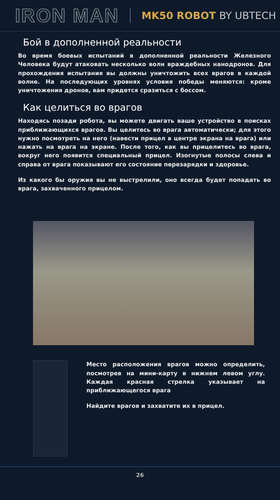IRON MAN
MK50 ROBOT BY UBTECH
Бой в дополненной реальности
Во время боевых испытаний в дополненной реальности Железного Человека будут атаковать несколько волн враждебных нанодронов. Для прохождения испытания вы должны уничтожить всех врагов в каждой волне. На последующих уровнях условия победы меняются: кроме уничтожения дронов, вам придется сразиться с боссом.
Как целиться во врагов
Находясь позади робота, вы можете двигать ваше устройство в поисках приближающихся врагов. Вы целитесь во врага автоматически; для этого нужно посмотреть на него (навести прицел в центре экрана на врага) или нажать на врага на экране. После того, как вы прицелитесь во врага, вокруг него появится специальный прицел. Изогнутые полосы слева и справа от врага показывают его состояние перезарядки и здоровье.
Из какого бы оружия вы не выстрелили, оно всегда будет попадать во врага, захваченного прицелом.
Место расположения врагов можно определить, посмотрев на мини-карту в нижнем левом углу. Каждая красная стрелка указывает на приближающегося врага
Найдите врагов и захватите их в прицел.
26